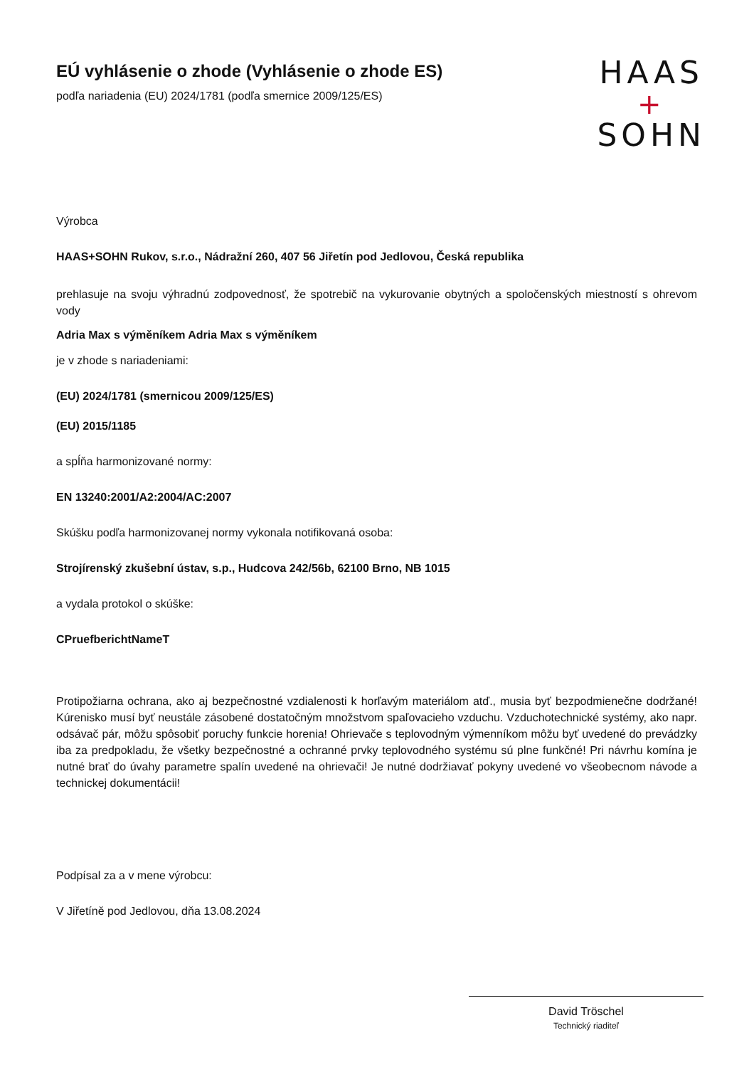EÚ vyhlásenie o zhode (Vyhlásenie o zhode ES)
podľa nariadenia (EU) 2024/1781 (podľa smernice 2009/125/ES)
HAAS
+
SOHN
Výrobca
HAAS+SOHN Rukov, s.r.o., Nádražní 260, 407 56 Jiřetín pod Jedlovou, Česká republika
prehlasuje na svoju výhradnú zodpovednosť, že spotrebič na vykurovanie obytných a spoločenských miestností s ohrevom vody
Adria Max s výměníkem Adria Max s výměníkem
je v zhode s nariadeniami:
(EU) 2024/1781 (smernicou 2009/125/ES)
(EU) 2015/1185
a spĺňa harmonizované normy:
EN 13240:2001/A2:2004/AC:2007
Skúšku podľa harmonizovanej normy vykonala notifikovaná osoba:
Strojírenský zkušební ústav, s.p., Hudcova 242/56b, 62100 Brno, NB 1015
a vydala protokol o skúške:
CPruefberichtNameT
Protipožiarna ochrana, ako aj bezpečnostné vzdialenosti k horľavým materiálom atď., musia byť bezpodmienečne dodržané! Kúrenisko musí byť neustále zásobené dostatočným množstvom spaľovacieho vzduchu. Vzduchotechnické systémy, ako napr. odsávač pár, môžu spôsobiť poruchy funkcie horenia! Ohrievače s teplovodným výmenníkom môžu byť uvedené do prevádzky iba za predpokladu, že všetky bezpečnostné a ochranné prvky teplovodného systému sú plne funkčné! Pri návrhu komína je nutné brať do úvahy parametre spalín uvedené na ohrievači! Je nutné dodržiavať pokyny uvedené vo všeobecnom návode a technickej dokumentácii!
Podpísal za a v mene výrobcu:
V Jiřetíně pod Jedlovou, dňa 13.08.2024
David Tröschel
Technický riaditeľ